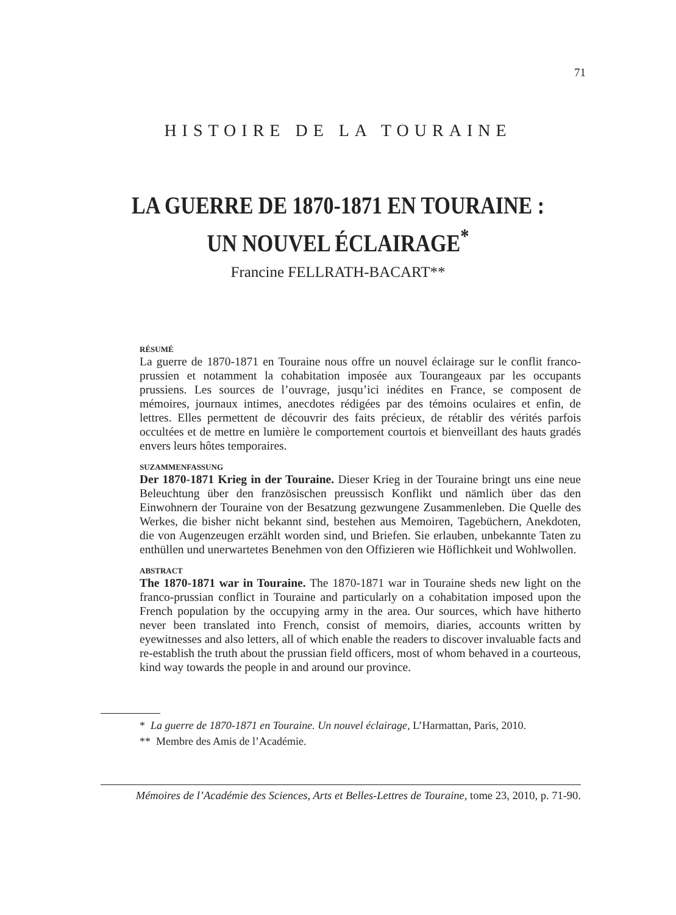71
HISTOIRE DE LA TOURAINE
LA GUERRE DE 1870-1871 EN TOURAINE :
UN NOUVEL ÉCLAIRAGE<sup>*</sup>
Francine FELLRATH-BACART**
RÉSUMÉ
La guerre de 1870-1871 en Touraine nous offre un nouvel éclairage sur le conflit franco-prussien et notamment la cohabitation imposée aux Tourangeaux par les occupants prussiens. Les sources de l’ouvrage, jusqu’ici inédites en France, se composent de mémoires, journaux intimes, anecdotes rédigées par des témoins oculaires et enfin, de lettres. Elles permettent de découvrir des faits précieux, de rétablir des vérités parfois occultées et de mettre en lumière le comportement courtois et bienveillant des hauts gradés envers leurs hôtes temporaires.
SUZAMMENFASSUNG
Der 1870-1871 Krieg in der Touraine. Dieser Krieg in der Touraine bringt uns eine neue Beleuchtung über den französischen preussisch Konflikt und nämlich über das den Einwohnern der Touraine von der Besatzung gezwungene Zusammenleben. Die Quelle des Werkes, die bisher nicht bekannt sind, bestehen aus Memoiren, Tagebüchern, Anekdoten, die von Augenzeugen erzählt worden sind, und Briefen. Sie erlauben, unbekannte Taten zu enthüllen und unerwartetes Benehmen von den Offizieren wie Höflichkeit und Wohlwollen.
ABSTRACT
The 1870-1871 war in Touraine. The 1870-1871 war in Touraine sheds new light on the franco-prussian conflict in Touraine and particularly on a cohabitation imposed upon the French population by the occupying army in the area. Our sources, which have hitherto never been translated into French, consist of memoirs, diaries, accounts written by eyewitnesses and also letters, all of which enable the readers to discover invaluable facts and re-establish the truth about the prussian field officers, most of whom behaved in a courteous, kind way towards the people in and around our province.
* La guerre de 1870-1871 en Touraine. Un nouvel éclairage, L’Harmattan, Paris, 2010.
** Membre des Amis de l’Académie.
Mémoires de l’Académie des Sciences, Arts et Belles-Lettres de Touraine, tome 23, 2010, p. 71-90.